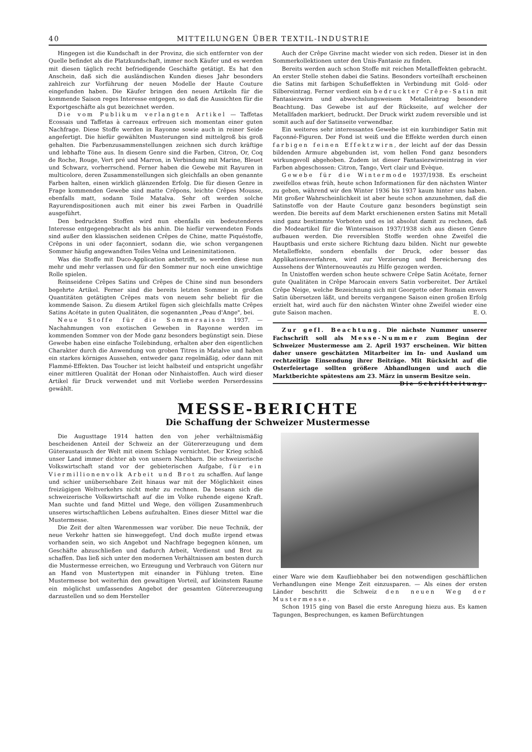40 MITTEILUNGEN ÜBER TEXTIL-INDUSTRIE
Hingegen ist die Kundschaft in der Provinz, die sich entfernter von der Quelle befindet als die Platzkundschaft, immer noch Käufer und es werden mit diesen täglich recht befriedigende Geschäfte getätigt. Es hat den Anschein, daß sich die ausländischen Kunden dieses Jahr besonders zahlreich zur Vorführung der neuen Modelle der Haute Couture eingefunden haben. Die Käufer bringen den neuen Artikeln für die kommende Saison reges Interesse entgegen, so daß die Aussichten für die Exportgeschäfte als gut bezeichnet werden.
Die vom Publikum verlangten Artikel — Taffetas Ecossais und Taffetas à carreaux erfreuen sich momentan einer guten Nachfrage. Diese Stoffe werden in Rayonne sowie auch in reiner Seide angefertigt. Die hiefür gewählten Musterungen sind mittelgroß bis groß gehalten. Die Farbenzusammenstellungen zeichnen sich durch kräftige und lebhafte Töne aus. In diesem Genre sind die Farben, Citron, Or, Coq de Roche, Rouge, Vert pré und Marron, in Verbindung mit Marine, Bleuet und Schwarz, vorherrschend. Ferner haben die Gewebe mit Rayuren in multicolore, deren Zusammenstellungen sich gleichfalls an oben genannte Farben halten, einen wirklich glänzenden Erfolg. Die für diesen Genre in Frage kommenden Gewebe sind matte Crêpons, leichte Crêpes Mousse, ebenfalls matt, sodann Toile Matalva. Sehr oft werden solche Rayurendispositionen auch mit einer bis zwei Farben in Quadrillé ausgeführt.
Den bedruckten Stoffen wird nun ebenfalls ein bedeutenderes Interesse entgegengebracht als bis anhin. Die hiefür verwendeten Fonds sind außer den klassischen seidenen Crêpes de Chine, matte Piquéstoffe, Crêpons in uni oder façonniert, sodann die, wie schon vergangenen Sommer häufig angewandten Toiles Velna und Leinenimitationen.
Was die Stoffe mit Duco-Application anbetrifft, so werden diese nun mehr und mehr verlassen und für den Sommer nur noch eine unwichtige Rolle spielen.
Reinseidene Crêpes Satins und Crêpes de Chine sind nun besonders begehrte Artikel. Ferner sind die bereits letzten Sommer in großen Quantitäten getätigten Crêpes mats von neuem sehr beliebt für die kommende Saison. Zu diesem Artikel fügen sich gleichfalls matte Crêpes Satins Acétate in guten Qualitäten, die sogenannten „Peau d'Ange", bei.
Neue Stoffe für die Sommersaison 1937. — Nachahmungen von exotischen Geweben in Rayonne werden im kommenden Sommer von der Mode ganz besonders begünstigt sein. Diese Gewebe haben eine einfache Toilebindung, erhalten aber den eigentlichen Charakter durch die Anwendung von groben Titres in Matalve und haben ein starkes körniges Aussehen, entweder ganz regelmäßig, oder dann mit Flammé-Effekten. Das Toucher ist leicht halbsteif und entspricht ungefähr einer mittleren Qualität der Honan oder Ninhaistoffen. Auch wird dieser Artikel für Druck verwendet und mit Vorliebe werden Perserdessins gewählt.
Auch der Crêpe Givrine macht wieder von sich reden. Dieser ist in den Sommerkollektionen unter den Unis-Fantasie zu finden.
Bereits werden auch schon Stoffe mit reichen Metalleffekten gebracht. An erster Stelle stehen dabei die Satins. Besonders vorteilhaft erscheinen die Satins mit farbigen Schußeffekten in Verbindung mit Gold- oder Silbereintrag. Ferner verdient ein bedruckter Crêpe-Satin mit Fantasiezwirn und abwechslungsweisem Metalleintrag besondere Beachtung. Das Gewebe ist auf der Rückseite, auf welcher der Metallfaden markiert, bedruckt. Der Druck wirkt zudem reversible und ist somit auch auf der Satinseite verwendbar.
Ein weiteres sehr interessantes Gewebe ist ein kurzbindiger Satin mit Façonné-Figuren. Der Fond ist weiß und die Effekte werden durch einen farbigen feinen Effektzwirn, der leicht auf der das Dessin bildenden Armure abgebunden ist, vom hellen Fond ganz besonders wirkungsvoll abgehoben. Zudem ist dieser Fantasiezwirneintrag in vier Farben abgeschossen: Citron, Tango, Vert clair und Evèque.
Gewebe für die Wintermode 1937/1938. Es erscheint zweifellos etwas früh, heute schon Informationen für den nächsten Winter zu geben, während wir den Winter 1936 bis 1937 kaum hinter uns haben. Mit großer Wahrscheinlichkeit ist aber heute schon anzunehmen, daß die Satinstoffe von der Haute Couture ganz besonders begünstigt sein werden. Die bereits auf dem Markt erschienenen ersten Satins mit Metall sind ganz bestimmte Vorboten und es ist absolut damit zu rechnen, daß die Modeartikel für die Wintersaison 1937/1938 sich aus diesen Genre aufbauen werden. Die reversiblen Stoffe werden ohne Zweifel die Hauptbasis und erste sichere Richtung dazu bilden. Nicht nur gewebte Metalleffekte, sondern ebenfalls der Druck, oder besser das Applikationsverfahren, wird zur Verzierung und Bereicherung des Aussehens der Winternouveautés zu Hilfe gezogen werden.
In Unistoffen werden schon heute schwere Crêpe Satin Acétate, ferner gute Qualitäten in Crêpe Marocain envers Satin vorbereitet. Der Artikel Crêpe Neige, welche Bezeichnung sich mit Georgette oder Romain envers Satin übersetzen läßt, und bereits vergangene Saison einen großen Erfolg erzielt hat, wird auch für den nächsten Winter ohne Zweifel wieder eine gute Saison machen. E. O.
Zur gefl. Beachtung. Die nächste Nummer unserer Fachschrift soll als Messe-Nummer zum Beginn der Schweizer Mustermesse am 2. April 1937 erscheinen. Wir bitten daher unsere geschätzten Mitarbeiter im In- und Ausland um rechtzeitige Einsendung ihrer Beiträge. Mit Rücksicht auf die Osterfeiertage sollten größere Abhandlungen und auch die Marktberichte spätestens am 23. März in unserm Besitze sein. Die Schriftleitung.
MESSE-BERICHTE
Die Schaffung der Schweizer Mustermesse
Die Augusttage 1914 hatten den von jeher verhältnismäßig bescheidenen Anteil der Schweiz an der Gütererzeugung und dem Güteraustausch der Welt mit einem Schlage vernichtet. Der Krieg schloß unser Land immer dichter ab von unsern Nachbarn. Die schweizerische Volkswirtschaft stand vor der gebieterischen Aufgabe, für ein Viermillionenvolk Arbeit und Brot zu schaffen. Auf lange und schier unübersehbare Zeit hinaus war mit der Möglichkeit eines freizügigen Weltverkehrs nicht mehr zu rechnen. Da besann sich die schweizerische Volkswirtschaft auf die im Volke ruhende eigene Kraft. Man suchte und fand Mittel und Wege, den völligen Zusammenbruch unseres wirtschaftlichen Lebens aufzuhalten. Eines dieser Mittel war die Mustermesse.
Die Zeit der alten Warenmessen war vorüber. Die neue Technik, der neue Verkehr hatten sie hinweggefegt. Und doch mußte irgend etwas vorhanden sein, wo sich Angebot und Nachfrage begegnen können, um Geschäfte abzuschließen und dadurch Arbeit, Verdienst und Brot zu schaffen. Das ließ sich unter den modernen Verhältnissen am besten durch die Mustermesse erreichen, wo Erzeugung und Verbrauch von Gütern nur an Hand von Mustertypen mit einander in Fühlung treten. Eine Mustermesse bot weiterhin den gewaltigen Vorteil, auf kleinstem Raume ein möglichst umfassendes Angebot der gesamten Gütererzeugung darzustellen und so dem Hersteller
einer Ware wie dem Kaufliebhaber bei den notwendigen geschäftlichen Verhandlungen eine Menge Zeit einzusparen. — Als eines der ersten Länder beschritt die Schweiz den neuen Weg der Mustermesse.
Schon 1915 ging von Basel die erste Anregung hiezu aus. Es kamen Tagungen, Besprechungen, es kamen Befürchtungen